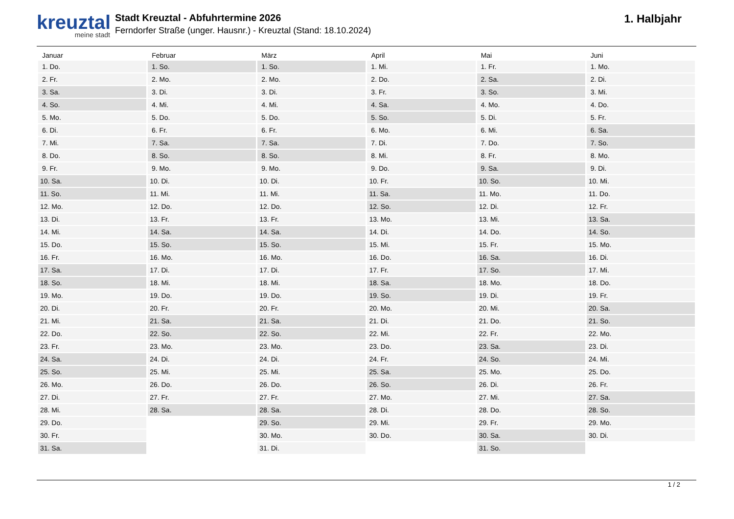kreuztal
meine stadt
Stadt Kreuztal - Abfuhrtermine 2026
Ferndorfer Straße (unger. Hausnr.) - Kreuztal (Stand: 18.10.2024)
1. Halbjahr
| Januar | Februar | März | April | Mai | Juni |
| --- | --- | --- | --- | --- | --- |
| 1. Do. | 1. So. | 1. So. | 1. Mi. | 1. Fr. | 1. Mo. |
| 2. Fr. | 2. Mo. | 2. Mo. | 2. Do. | 2. Sa. | 2. Di. |
| 3. Sa. | 3. Di. | 3. Di. | 3. Fr. | 3. So. | 3. Mi. |
| 4. So. | 4. Mi. | 4. Mi. | 4. Sa. | 4. Mo. | 4. Do. |
| 5. Mo. | 5. Do. | 5. Do. | 5. So. | 5. Di. | 5. Fr. |
| 6. Di. | 6. Fr. | 6. Fr. | 6. Mo. | 6. Mi. | 6. Sa. |
| 7. Mi. | 7. Sa. | 7. Sa. | 7. Di. | 7. Do. | 7. So. |
| 8. Do. | 8. So. | 8. So. | 8. Mi. | 8. Fr. | 8. Mo. |
| 9. Fr. | 9. Mo. | 9. Mo. | 9. Do. | 9. Sa. | 9. Di. |
| 10. Sa. | 10. Di. | 10. Di. | 10. Fr. | 10. So. | 10. Mi. |
| 11. So. | 11. Mi. | 11. Mi. | 11. Sa. | 11. Mo. | 11. Do. |
| 12. Mo. | 12. Do. | 12. Do. | 12. So. | 12. Di. | 12. Fr. |
| 13. Di. | 13. Fr. | 13. Fr. | 13. Mo. | 13. Mi. | 13. Sa. |
| 14. Mi. | 14. Sa. | 14. Sa. | 14. Di. | 14. Do. | 14. So. |
| 15. Do. | 15. So. | 15. So. | 15. Mi. | 15. Fr. | 15. Mo. |
| 16. Fr. | 16. Mo. | 16. Mo. | 16. Do. | 16. Sa. | 16. Di. |
| 17. Sa. | 17. Di. | 17. Di. | 17. Fr. | 17. So. | 17. Mi. |
| 18. So. | 18. Mi. | 18. Mi. | 18. Sa. | 18. Mo. | 18. Do. |
| 19. Mo. | 19. Do. | 19. Do. | 19. So. | 19. Di. | 19. Fr. |
| 20. Di. | 20. Fr. | 20. Fr. | 20. Mo. | 20. Mi. | 20. Sa. |
| 21. Mi. | 21. Sa. | 21. Sa. | 21. Di. | 21. Do. | 21. So. |
| 22. Do. | 22. So. | 22. So. | 22. Mi. | 22. Fr. | 22. Mo. |
| 23. Fr. | 23. Mo. | 23. Mo. | 23. Do. | 23. Sa. | 23. Di. |
| 24. Sa. | 24. Di. | 24. Di. | 24. Fr. | 24. So. | 24. Mi. |
| 25. So. | 25. Mi. | 25. Mi. | 25. Sa. | 25. Mo. | 25. Do. |
| 26. Mo. | 26. Do. | 26. Do. | 26. So. | 26. Di. | 26. Fr. |
| 27. Di. | 27. Fr. | 27. Fr. | 27. Mo. | 27. Mi. | 27. Sa. |
| 28. Mi. | 28. Sa. | 28. Sa. | 28. Di. | 28. Do. | 28. So. |
| 29. Do. | | 29. So. | 29. Mi. | 29. Fr. | 29. Mo. |
| 30. Fr. | | 30. Mo. | 30. Do. | 30. Sa. | 30. Di. |
| 31. Sa. | | 31. Di. | | 31. So. | |
1 / 2